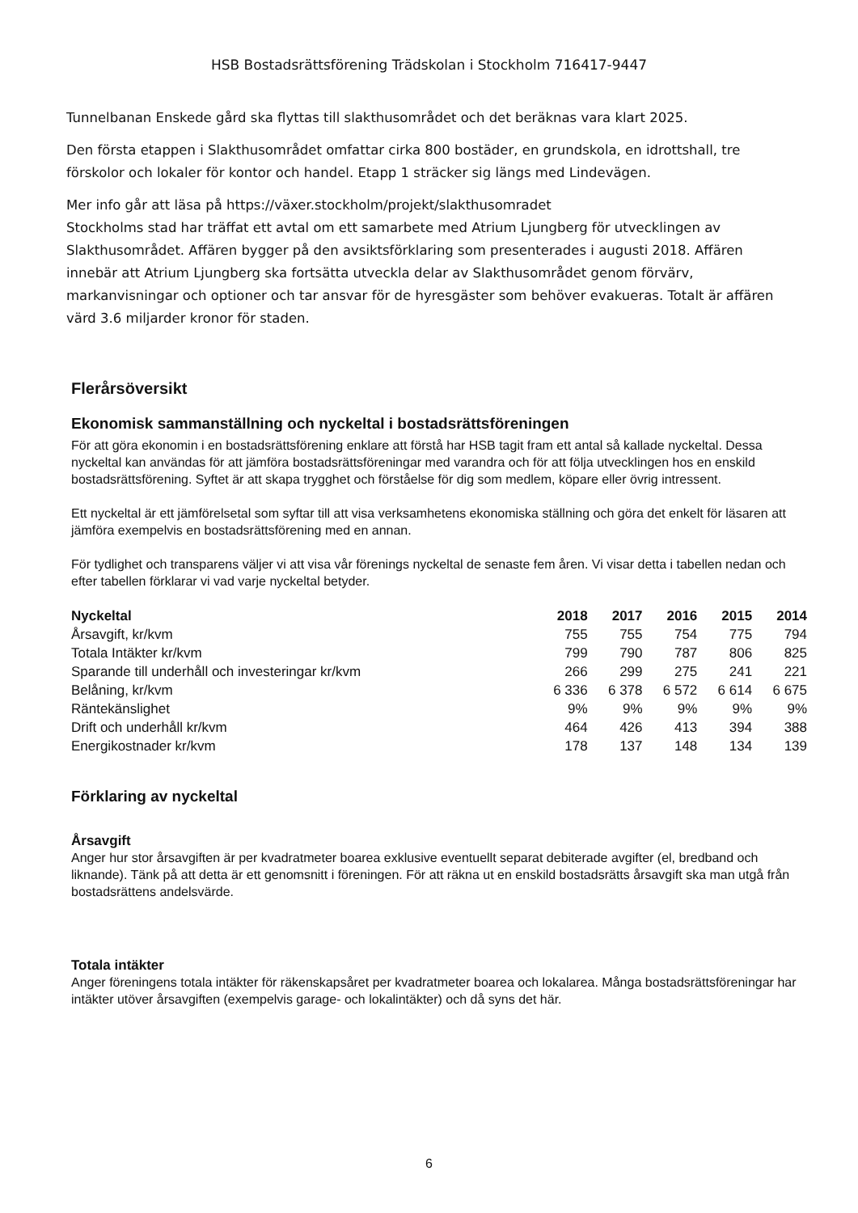HSB Bostadsrättsförening Trädskolan i Stockholm 716417-9447
Tunnelbanan Enskede gård ska flyttas till slakthusområdet och det beräknas vara klart 2025.
Den första etappen i Slakthusområdet omfattar cirka 800 bostäder, en grundskola, en idrottshall, tre förskolor och lokaler för kontor och handel. Etapp 1 sträcker sig längs med Lindevägen.
Mer info går att läsa på https://växer.stockholm/projekt/slakthusomradet
Stockholms stad har träffat ett avtal om ett samarbete med Atrium Ljungberg för utvecklingen av Slakthusområdet. Affären bygger på den avsiktsförklaring som presenterades i augusti 2018. Affären innebär att Atrium Ljungberg ska fortsätta utveckla delar av Slakthusområdet genom förvärv, markanvisningar och optioner och tar ansvar för de hyresgäster som behöver evakueras. Totalt är affären värd 3.6 miljarder kronor för staden.
Flerårsöversikt
Ekonomisk sammanställning och nyckeltal i bostadsrättsföreningen
För att göra ekonomin i en bostadsrättsförening enklare att förstå har HSB tagit fram ett antal så kallade nyckeltal. Dessa nyckeltal kan användas för att jämföra bostadsrättsföreningar med varandra och för att följa utvecklingen hos en enskild bostadsrättsförening. Syftet är att skapa trygghet och förståelse för dig som medlem, köpare eller övrig intressent.
Ett nyckeltal är ett jämförelsetal som syftar till att visa verksamhetens ekonomiska ställning och göra det enkelt för läsaren att jämföra exempelvis en bostadsrättsförening med en annan.
För tydlighet och transparens väljer vi att visa vår förenings nyckeltal de senaste fem åren. Vi visar detta i tabellen nedan och efter tabellen förklarar vi vad varje nyckeltal betyder.
| Nyckeltal | 2018 | 2017 | 2016 | 2015 | 2014 |
| --- | --- | --- | --- | --- | --- |
| Årsavgift, kr/kvm | 755 | 755 | 754 | 775 | 794 |
| Totala Intäkter kr/kvm | 799 | 790 | 787 | 806 | 825 |
| Sparande till underhåll och investeringar kr/kvm | 266 | 299 | 275 | 241 | 221 |
| Belåning, kr/kvm | 6 336 | 6 378 | 6 572 | 6 614 | 6 675 |
| Räntekänslighet | 9% | 9% | 9% | 9% | 9% |
| Drift och underhåll kr/kvm | 464 | 426 | 413 | 394 | 388 |
| Energikostnader kr/kvm | 178 | 137 | 148 | 134 | 139 |
Förklaring av nyckeltal
Årsavgift
Anger hur stor årsavgiften är per kvadratmeter boarea exklusive eventuellt separat debiterade avgifter (el, bredband och liknande). Tänk på att detta är ett genomsnitt i föreningen. För att räkna ut en enskild bostadsrätts årsavgift ska man utgå från bostadsrättens andelsvärde.
Totala intäkter
Anger föreningens totala intäkter för räkenskapsåret per kvadratmeter boarea och lokalarea. Många bostadsrättsföreningar har intäkter utöver årsavgiften (exempelvis garage- och lokalintäkter) och då syns det här.
6